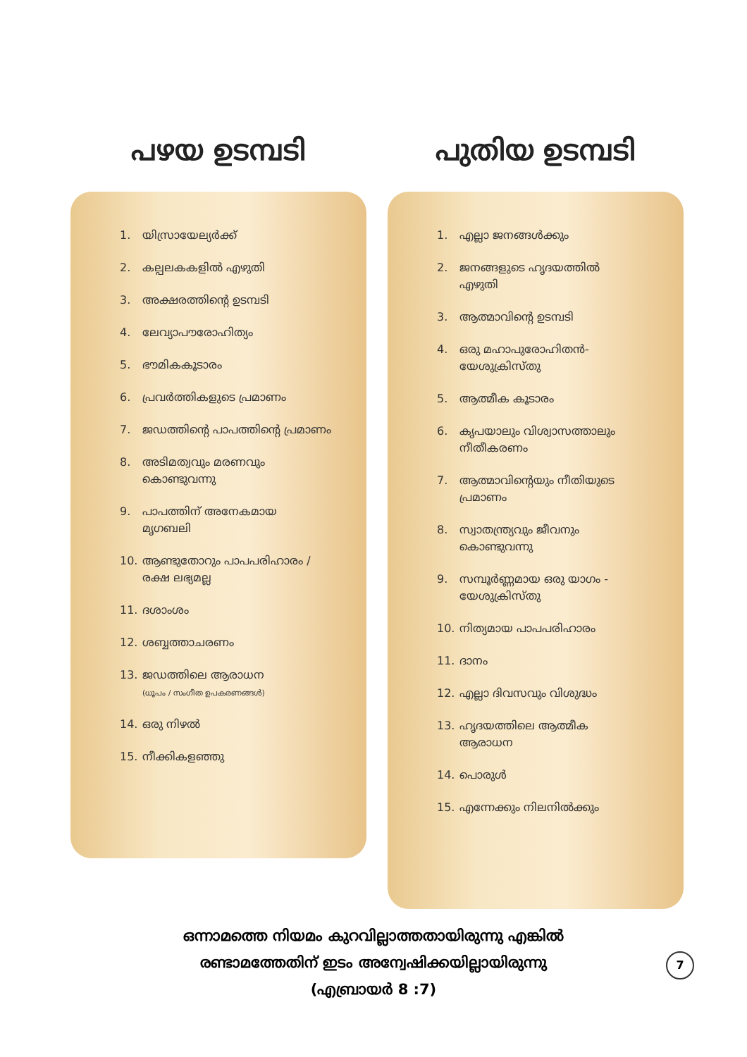പഴയ ഉടമ്പടി
1. യിസ്രായേല്യർക്ക്
2. കല്പലകകളിൽ എഴുതി
3. അക്ഷരത്തിന്റെ ഉടമ്പടി
4. ലേവ്യാപൗരോഹിത്യം
5. ഭൗമികകൂടാരം
6. പ്രവർത്തികളുടെ പ്രമാണം
7. ജഡത്തിന്റെ പാപത്തിന്റെ പ്രമാണം
8. അടിമത്വവും മരണവും
കൊണ്ടുവന്നു
9. പാപത്തിന് അനേകമായ
മൃഗബലി
10. ആണ്ടുതോറും പാപപരിഹാരം /
രക്ഷ ലഭ്യമല്ല
11. ദശാംശം
12. ശബ്ബത്താചരണം
13. ജഡത്തിലെ ആരാധന
(ധൂപം / സംഗീത ഉപകരണങ്ങൾ)
14. ഒരു നിഴൽ
15. നീക്കികളഞ്ഞു
പുതിയ ഉടമ്പടി
1. എല്ലാ ജനങ്ങൾക്കും
2. ജനങ്ങളുടെ ഹൃദയത്തിൽ
എഴുതി
3. ആത്മാവിന്റെ ഉടമ്പടി
4. ഒരു മഹാപുരോഹിതൻ-
യേശുക്രിസ്തു
5. ആത്മീക കൂടാരം
6. കൃപയാലും വിശ്വാസത്താലും
നീതീകരണം
7. ആത്മാവിന്റെയും നീതിയുടെ
പ്രമാണം
8. സ്വാതന്ത്ര്യവും ജീവനും
കൊണ്ടുവന്നു
9. സമ്പൂർണ്ണമായ ഒരു യാഗം -
യേശുക്രിസ്തു
10. നിത്യമായ പാപപരിഹാരം
11. ദാനം
12. എല്ലാ ദിവസവും വിശുദ്ധം
13. ഹൃദയത്തിലെ ആത്മീക
ആരാധന
14. പൊരുൾ
15. എന്നേക്കും നിലനിൽക്കും
ഒന്നാമത്തെ നിയമം കുറവില്ലാത്തതായിരുന്നു എങ്കിൽ
രണ്ടാമത്തേതിന് ഇടം അന്വേഷിക്കയില്ലായിരുന്നു
(എബ്രായർ 8 :7)
7